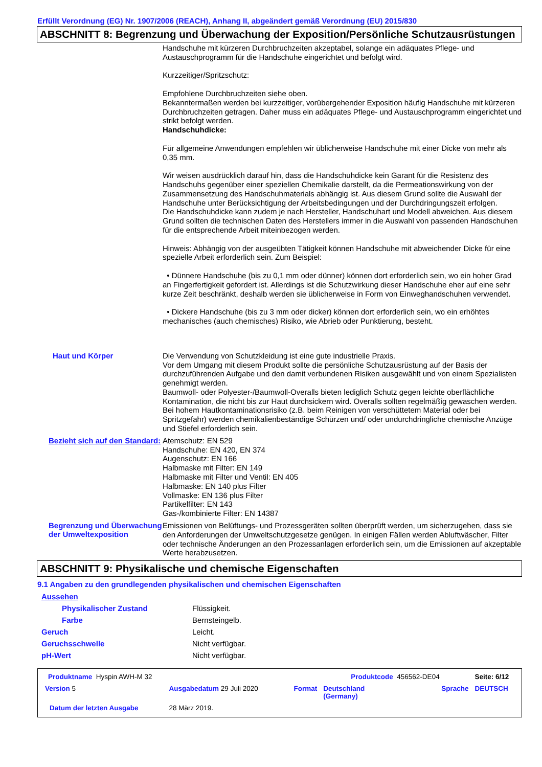Erfüllt Verordnung (EG) Nr. 1907/2006 (REACH), Anhang II, abgeändert gemäß Verordnung (EU) 2015/830
ABSCHNITT 8: Begrenzung und Überwachung der Exposition/Persönliche Schutzausrüstungen
Handschuhe mit kürzeren Durchbruchzeiten akzeptabel, solange ein adäquates Pflege- und Austauschprogramm für die Handschuhe eingerichtet und befolgt wird.
Kurzzeitiger/Spritzschutz:
Empfohlene Durchbruchzeiten siehe oben.
Bekanntermaßen werden bei kurzzeitiger, vorübergehender Exposition häufig Handschuhe mit kürzeren Durchbruchzeiten getragen. Daher muss ein adäquates Pflege- und Austauschprogramm eingerichtet und strikt befolgt werden.
Handschuhdicke:
Für allgemeine Anwendungen empfehlen wir üblicherweise Handschuhe mit einer Dicke von mehr als 0,35 mm.
Wir weisen ausdrücklich darauf hin, dass die Handschuhdicke kein Garant für die Resistenz des Handschuhs gegenüber einer speziellen Chemikalie darstellt, da die Permeationswirkung von der Zusammensetzung des Handschuhmaterials abhängig ist. Aus diesem Grund sollte die Auswahl der Handschuhe unter Berücksichtigung der Arbeitsbedingungen und der Durchdringungszeit erfolgen.
Die Handschuhdicke kann zudem je nach Hersteller, Handschuhart und Modell abweichen. Aus diesem Grund sollten die technischen Daten des Herstellers immer in die Auswahl von passenden Handschuhen für die entsprechende Arbeit miteinbezogen werden.
Hinweis: Abhängig von der ausgeübten Tätigkeit können Handschuhe mit abweichender Dicke für eine spezielle Arbeit erforderlich sein. Zum Beispiel:
• Dünnere Handschuhe (bis zu 0,1 mm oder dünner) können dort erforderlich sein, wo ein hoher Grad an Fingerfertigkeit gefordert ist. Allerdings ist die Schutzwirkung dieser Handschuhe eher auf eine sehr kurze Zeit beschränkt, deshalb werden sie üblicherweise in Form von Einweghandschuhen verwendet.
• Dickere Handschuhe (bis zu 3 mm oder dicker) können dort erforderlich sein, wo ein erhöhtes mechanisches (auch chemisches) Risiko, wie Abrieb oder Punktierung, besteht.
Haut und Körper
Die Verwendung von Schutzkleidung ist eine gute industrielle Praxis.
Vor dem Umgang mit diesem Produkt sollte die persönliche Schutzausrüstung auf der Basis der durchzuführenden Aufgabe und den damit verbundenen Risiken ausgewählt und von einem Spezialisten genehmigt werden.
Baumwoll- oder Polyester-/Baumwoll-Overalls bieten lediglich Schutz gegen leichte oberflächliche Kontamination, die nicht bis zur Haut durchsickern wird. Overalls sollten regelmäßig gewaschen werden. Bei hohem Hautkontaminationsrisiko (z.B. beim Reinigen von verschüttetem Material oder bei Spritzgefahr) werden chemikalienbeständige Schürzen und/ oder undurchdringliche chemische Anzüge und Stiefel erforderlich sein.
Bezieht sich auf den Standard:
Atemschutz: EN 529
Handschuhe: EN 420, EN 374
Augenschutz: EN 166
Halbmaske mit Filter: EN 149
Halbmaske mit Filter und Ventil: EN 405
Halbmaske: EN 140 plus Filter
Vollmaske: EN 136 plus Filter
Partikelfilter: EN 143
Gas-/kombinierte Filter: EN 14387
Begrenzung und Überwachung der Umweltexposition
Emissionen von Belüftungs- und Prozessgeräten sollten überprüft werden, um sicherzugehen, dass sie den Anforderungen der Umweltschutzgesetze genügen. In einigen Fällen werden Abluftwäscher, Filter oder technische Änderungen an den Prozessanlagen erforderlich sein, um die Emissionen auf akzeptable Werte herabzusetzen.
ABSCHNITT 9: Physikalische und chemische Eigenschaften
9.1 Angaben zu den grundlegenden physikalischen und chemischen Eigenschaften
| Aussehen | |
| Physikalischer Zustand | Flüssigkeit. |
| Farbe | Bernsteingelb. |
| Geruch | Leicht. |
| Geruchsschwelle | Nicht verfügbar. |
| pH-Wert | Nicht verfügbar. |
| Produktname Hyspin AWH-M 32 | | | Produktcode 456562-DE04 | | Seite: 6/12 |
| Version 5 | Ausgabedatum 29 Juli 2020 | Format | Deutschland (Germany) | Sprache | DEUTSCH |
| Datum der letzten Ausgabe | 28 März 2019. | | | | |